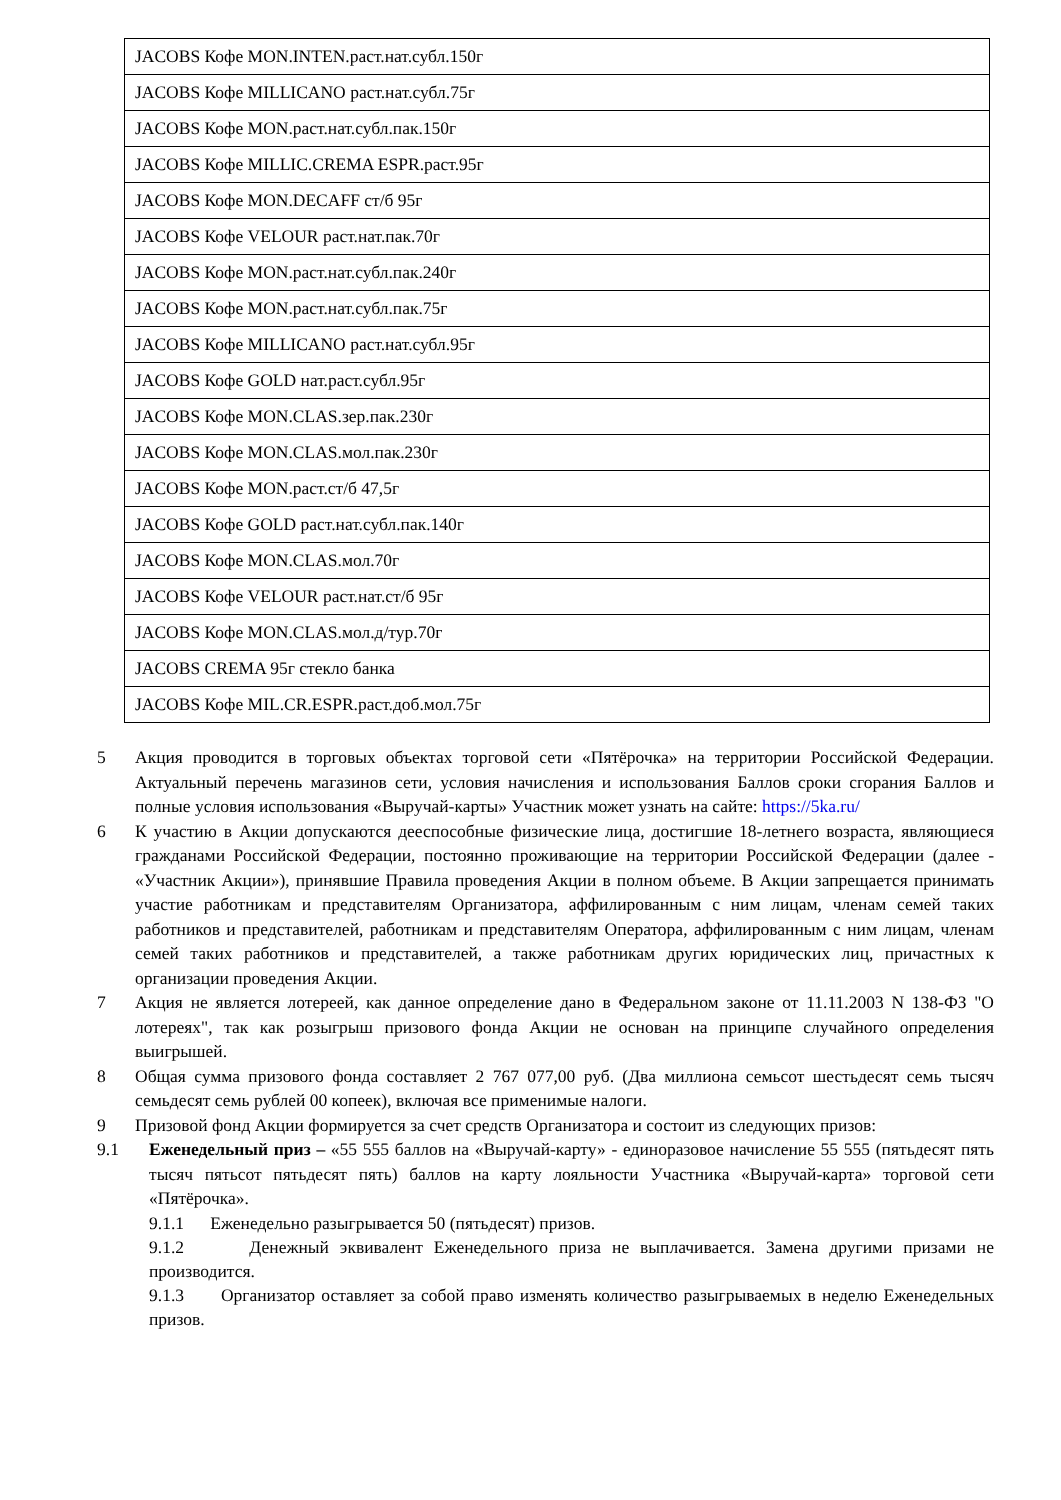| JACOBS Кофе MON.INTEN.раст.нат.субл.150г |
| JACOBS Кофе MILLICANO раст.нат.субл.75г |
| JACOBS Кофе MON.раст.нат.субл.пак.150г |
| JACOBS Кофе MILLIC.CREMA ESPR.раст.95г |
| JACOBS Кофе MON.DECAFF ст/б 95г |
| JACOBS Кофе VELOUR раст.нат.пак.70г |
| JACOBS Кофе MON.раст.нат.субл.пак.240г |
| JACOBS Кофе MON.раст.нат.субл.пак.75г |
| JACOBS Кофе MILLICANO раст.нат.субл.95г |
| JACOBS Кофе GOLD нат.раст.субл.95г |
| JACOBS Кофе MON.CLAS.зер.пак.230г |
| JACOBS Кофе MON.CLAS.мол.пак.230г |
| JACOBS Кофе MON.раст.ст/б 47,5г |
| JACOBS Кофе GOLD раст.нат.субл.пак.140г |
| JACOBS Кофе MON.CLAS.мол.70г |
| JACOBS Кофе VELOUR раст.нат.ст/б 95г |
| JACOBS Кофе MON.CLAS.мол.д/тур.70г |
| JACOBS CREMA 95г стекло банка |
| JACOBS Кофе MIL.CR.ESPR.раст.доб.мол.75г |
5 Акция проводится в торговых объектах торговой сети «Пятёрочка» на территории Российской Федерации. Актуальный перечень магазинов сети, условия начисления и использования Баллов сроки сгорания Баллов и полные условия использования «Выручай-карты» Участник может узнать на сайте: https://5ka.ru/
6 К участию в Акции допускаются дееспособные физические лица, достигшие 18-летнего возраста, являющиеся гражданами Российской Федерации, постоянно проживающие на территории Российской Федерации (далее - «Участник Акции»), принявшие Правила проведения Акции в полном объеме. В Акции запрещается принимать участие работникам и представителям Организатора, аффилированным с ним лицам, членам семей таких работников и представителей, работникам и представителям Оператора, аффилированным с ним лицам, членам семей таких работников и представителей, а также работникам других юридических лиц, причастных к организации проведения Акции.
7 Акция не является лотереей, как данное определение дано в Федеральном законе от 11.11.2003 N 138-ФЗ "О лотереях", так как розыгрыш призового фонда Акции не основан на принципе случайного определения выигрышей.
8 Общая сумма призового фонда составляет 2 767 077,00 руб. (Два миллиона семьсот шестьдесят семь тысяч семьдесят семь рублей 00 копеек), включая все применимые налоги.
9 Призовой фонд Акции формируется за счет средств Организатора и состоит из следующих призов:
9.1 Еженедельный приз – «55 555 баллов на «Выручай-карту» - единоразовое начисление 55 555 (пятьдесят пять тысяч пятьсот пятьдесят пять) баллов на карту лояльности Участника «Выручай-карта» торговой сети «Пятёрочка».
9.1.1 Еженедельно разыгрывается 50 (пятьдесят) призов.
9.1.2 Денежный эквивалент Еженедельного приза не выплачивается. Замена другими призами не производится.
9.1.3 Организатор оставляет за собой право изменять количество разыгрываемых в неделю Еженедельных призов.